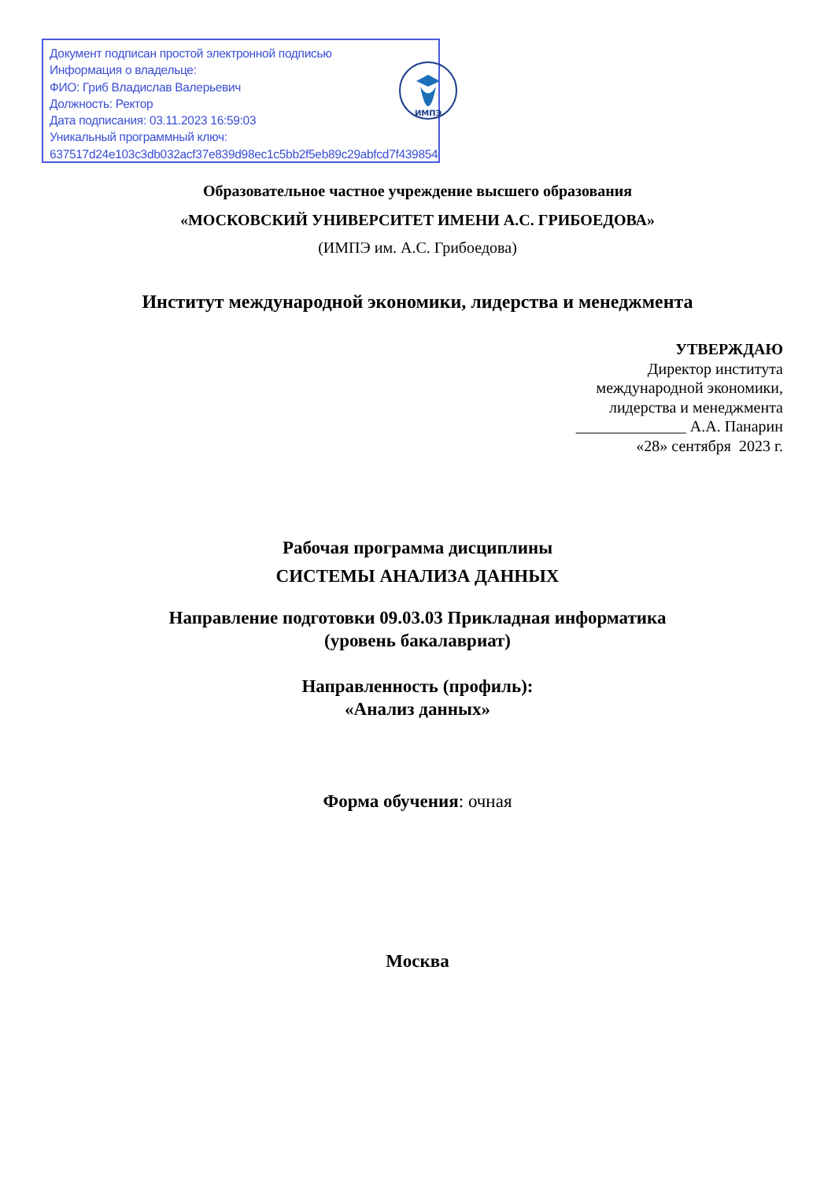Документ подписан простой электронной подписью
Информация о владельце:
ФИО: Гриб Владислав Валерьевич
Должность: Ректор
Дата подписания: 03.11.2023 16:59:03
Уникальный программный ключ:
637517d24e103c3db032acf37e839d98ec1c5bb2f5eb89c29abfcd7f43985447
ИМПЭ
Образовательное частное учреждение высшего образования
«МОСКОВСКИЙ УНИВЕРСИТЕТ ИМЕНИ А.С. ГРИБОЕДОВА»
(ИМПЭ им. А.С. Грибоедова)
Институт международной экономики, лидерства и менеджмента
УТВЕРЖДАЮ
Директор института
международной экономики,
лидерства и менеджмента
______________ А.А. Панарин
«28» сентября 2023 г.
Рабочая программа дисциплины
СИСТЕМЫ АНАЛИЗА ДАННЫХ
Направление подготовки 09.03.03 Прикладная информатика
(уровень бакалавриат)
Направленность (профиль):
«Анализ данных»
Форма обучения: очная
Москва